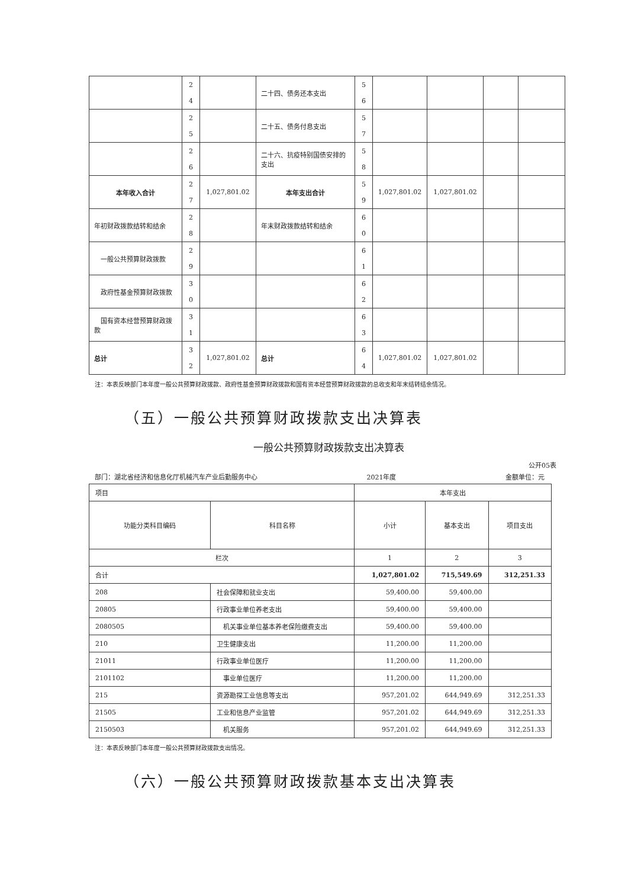| | 2 4 | | 二十四、债务还本支出 | 5 6 | | | | |
| | 2 5 | | 二十五、债务付息支出 | 5 7 | | | | |
| | 2 6 | | 二十六、抗疫特别国债安排的支出 | 5 8 | | | | |
| 本年收入合计 | 2 7 | 1,027,801.02 | 本年支出合计 | 5 9 | 1,027,801.02 | 1,027,801.02 | | |
| 年初财政拨款结转和结余 | 2 8 | | 年末财政拨款结转和结余 | 6 0 | | | | |
| 一般公共预算财政拨款 | 2 9 | | | 6 1 | | | | |
| 政府性基金预算财政拨款 | 3 0 | | | 6 2 | | | | |
| 国有资本经营预算财政拨款 | 3 1 | | | 6 3 | | | | |
| 总计 | 3 2 | 1,027,801.02 | 总计 | 6 4 | 1,027,801.02 | 1,027,801.02 | | |
注：本表反映部门本年度一般公共预算财政拨款、政府性基金预算财政拨款和国有资本经营预算财政拨款的总收支和年末结转结余情况。
（五）一般公共预算财政拨款支出决算表
一般公共预算财政拨款支出决算表
公开05表
部门：湖北省经济和信息化厅机械汽车产业后勤服务中心 2021年度 金额单位：元
| 项目 | | 本年支出 | | |
| 功能分类科目编码 | 科目名称 | 小计 | 基本支出 | 项目支出 |
| 栏次 | | 1 | 2 | 3 |
| 合计 | | 1,027,801.02 | 715,549.69 | 312,251.33 |
| 208 | 社会保障和就业支出 | 59,400.00 | 59,400.00 | |
| 20805 | 行政事业单位养老支出 | 59,400.00 | 59,400.00 | |
| 2080505 | 机关事业单位基本养老保险缴费支出 | 59,400.00 | 59,400.00 | |
| 210 | 卫生健康支出 | 11,200.00 | 11,200.00 | |
| 21011 | 行政事业单位医疗 | 11,200.00 | 11,200.00 | |
| 2101102 | 事业单位医疗 | 11,200.00 | 11,200.00 | |
| 215 | 资源勘探工业信息等支出 | 957,201.02 | 644,949.69 | 312,251.33 |
| 21505 | 工业和信息产业监管 | 957,201.02 | 644,949.69 | 312,251.33 |
| 2150503 | 机关服务 | 957,201.02 | 644,949.69 | 312,251.33 |
注：本表反映部门本年度一般公共预算财政拨款支出情况。
（六）一般公共预算财政拨款基本支出决算表